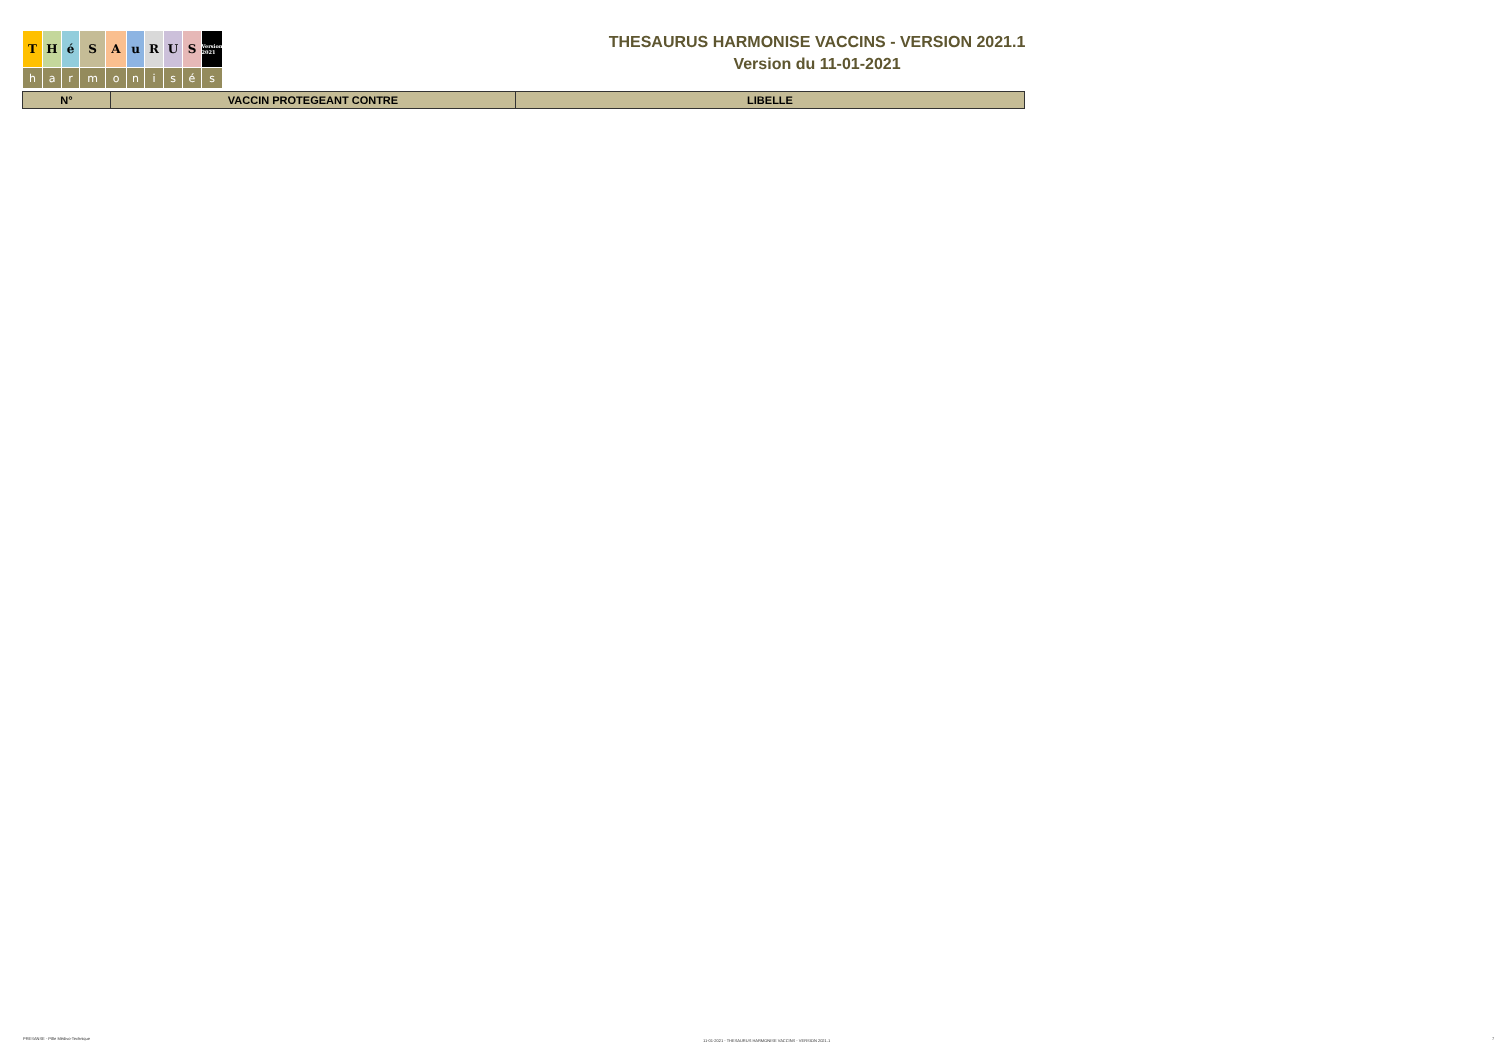T H é S A u R U S
Version 2021
h a r m o n i s é s
THESAURUS HARMONISE VACCINS - VERSION 2021.1
Version du 11-01-2021
| N° | VACCIN PROTEGEANT CONTRE | LIBELLE |
| --- | --- | --- |
PRESANSE - Pôle Médivo-Technique
11-01-2021 - THESAURUS HARMONISE VACCINS - VERSION 2021.1
7